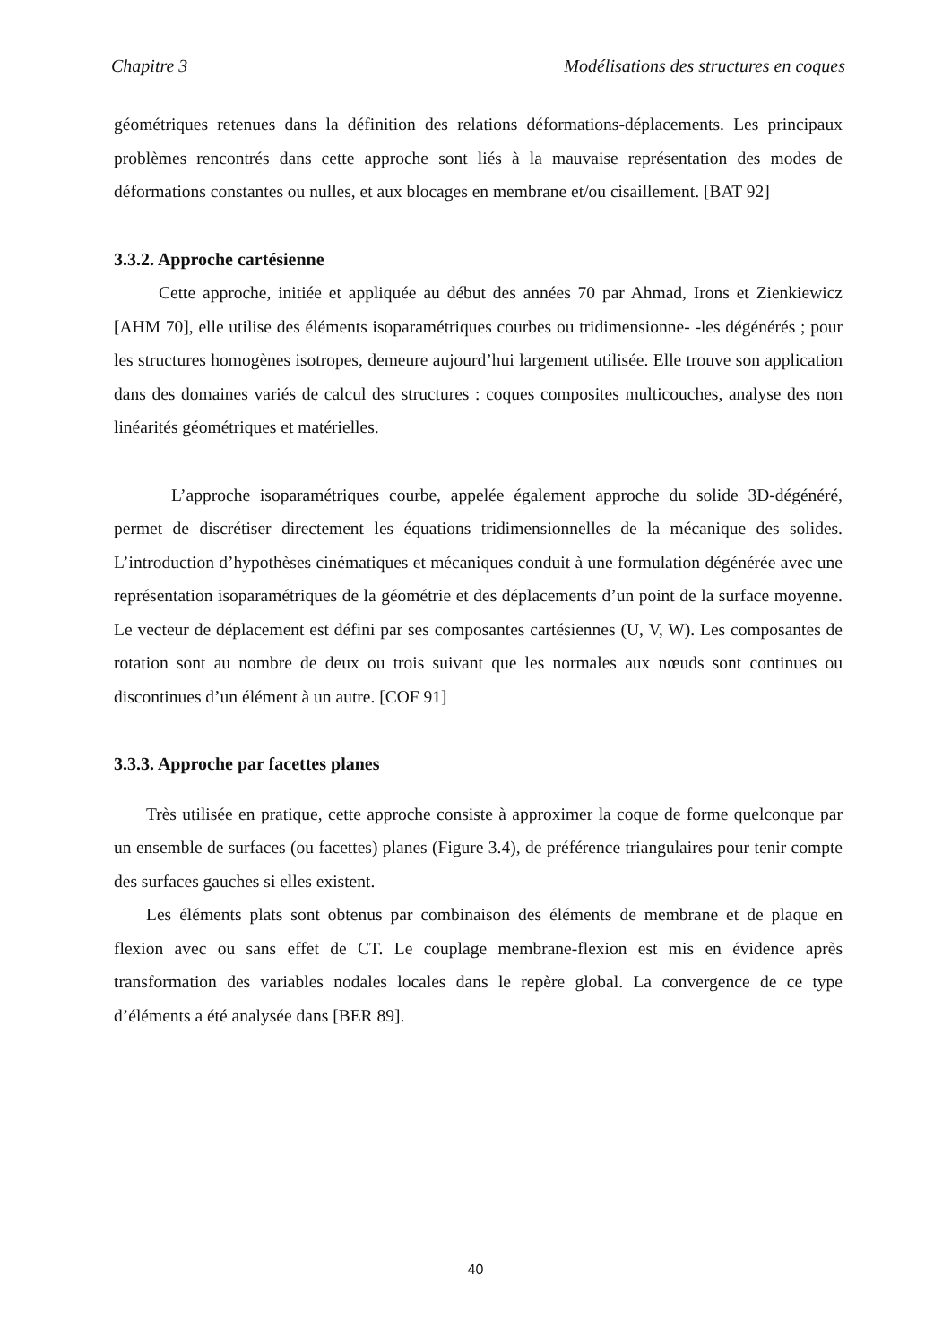Chapitre 3 Modélisations des structures en coques
géométriques retenues dans la définition des relations déformations-déplacements. Les principaux problèmes rencontrés dans cette approche sont liés à la mauvaise représentation des modes de déformations constantes ou nulles, et aux blocages en membrane et/ou cisaillement. [BAT 92]
3.3.2. Approche cartésienne
Cette approche, initiée et appliquée au début des années 70 par Ahmad, Irons et Zienkiewicz [AHM 70], elle utilise des éléments isoparamétriques courbes ou tridimensionne- -les dégénérés ; pour les structures homogènes isotropes, demeure aujourd’hui largement utilisée. Elle trouve son application dans des domaines variés de calcul des structures : coques composites multicouches, analyse des non linéarités géométriques et matérielles.
L’approche isoparamétriques courbe, appelée également approche du solide 3D-dégénéré, permet de discrétiser directement les équations tridimensionnelles de la mécanique des solides. L’introduction d’hypothèses cinématiques et mécaniques conduit à une formulation dégénérée avec une représentation isoparamétriques de la géométrie et des déplacements d’un point de la surface moyenne. Le vecteur de déplacement est défini par ses composantes cartésiennes (U, V, W). Les composantes de rotation sont au nombre de deux ou trois suivant que les normales aux nœuds sont continues ou discontinues d’un élément à un autre. [COF 91]
3.3.3. Approche par facettes planes
Très utilisée en pratique, cette approche consiste à approximer la coque de forme quelconque par un ensemble de surfaces (ou facettes) planes (Figure 3.4), de préférence triangulaires pour tenir compte des surfaces gauches si elles existent.
Les éléments plats sont obtenus par combinaison des éléments de membrane et de plaque en flexion avec ou sans effet de CT. Le couplage membrane-flexion est mis en évidence après transformation des variables nodales locales dans le repère global. La convergence de ce type d’éléments a été analysée dans [BER 89].
40